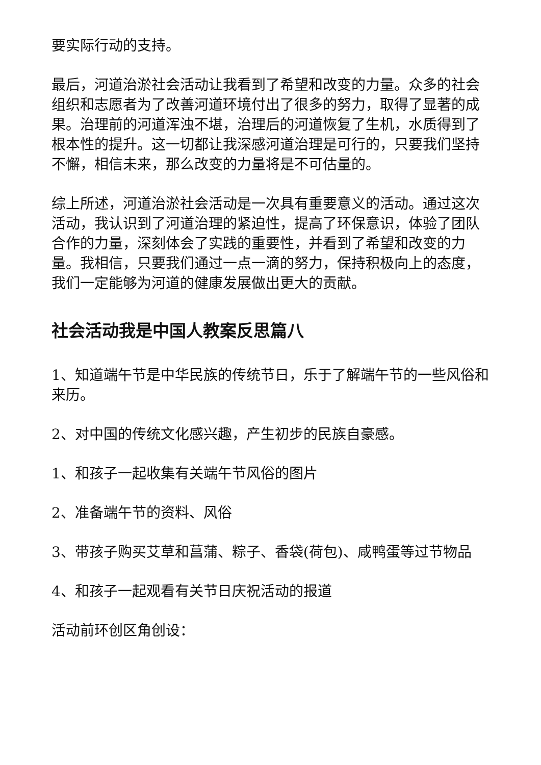要实际行动的支持。
最后，河道治淤社会活动让我看到了希望和改变的力量。众多的社会组织和志愿者为了改善河道环境付出了很多的努力，取得了显著的成果。治理前的河道浑浊不堪，治理后的河道恢复了生机，水质得到了根本性的提升。这一切都让我深感河道治理是可行的，只要我们坚持不懈，相信未来，那么改变的力量将是不可估量的。
综上所述，河道治淤社会活动是一次具有重要意义的活动。通过这次活动，我认识到了河道治理的紧迫性，提高了环保意识，体验了团队合作的力量，深刻体会了实践的重要性，并看到了希望和改变的力量。我相信，只要我们通过一点一滴的努力，保持积极向上的态度，我们一定能够为河道的健康发展做出更大的贡献。
社会活动我是中国人教案反思篇八
1、知道端午节是中华民族的传统节日，乐于了解端午节的一些风俗和来历。
2、对中国的传统文化感兴趣，产生初步的民族自豪感。
1、和孩子一起收集有关端午节风俗的图片
2、准备端午节的资料、风俗
3、带孩子购买艾草和菖蒲、粽子、香袋(荷包)、咸鸭蛋等过节物品
4、和孩子一起观看有关节日庆祝活动的报道
活动前环创区角创设：